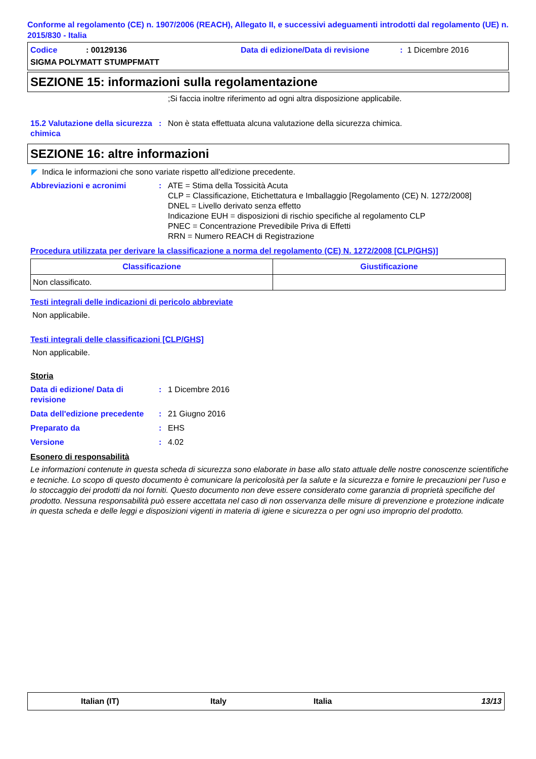Conforme al regolamento (CE) n. 1907/2006 (REACH), Allegato II, e successivi adeguamenti introdotti dal regolamento (UE) n. 2015/830 - Italia
Codice: 00129136 Data di edizione/Data di revisione: 1 Dicembre 2016
SIGMA POLYMATT STUMPFMATT
SEZIONE 15: informazioni sulla regolamentazione
;Si faccia inoltre riferimento ad ogni altra disposizione applicabile.
15.2 Valutazione della sicurezza chimica: Non è stata effettuata alcuna valutazione della sicurezza chimica.
SEZIONE 16: altre informazioni
◤ Indica le informazioni che sono variate rispetto all'edizione precedente.
Abbreviazioni e acronimi: ATE = Stima della Tossicità Acuta
CLP = Classificazione, Etichettatura e Imballaggio [Regolamento (CE) N. 1272/2008]
DNEL = Livello derivato senza effetto
Indicazione EUH = disposizioni di rischio specifiche al regolamento CLP
PNEC = Concentrazione Prevedibile Priva di Effetti
RRN = Numero REACH di Registrazione
Procedura utilizzata per derivare la classificazione a norma del regolamento (CE) N. 1272/2008 [CLP/GHS)]
| Classificazione | Giustificazione |
| --- | --- |
| Non classificato. | |
Testi integrali delle indicazioni di pericolo abbreviate
Non applicabile.
Testi integrali delle classificazioni [CLP/GHS]
Non applicabile.
Storia
Data di edizione/ Data di revisione: 1 Dicembre 2016
Data dell'edizione precedente: 21 Giugno 2016
Preparato da: EHS
Versione: 4.02
Esonero di responsabilità
Le informazioni contenute in questa scheda di sicurezza sono elaborate in base allo stato attuale delle nostre conoscenze scientifiche e tecniche. Lo scopo di questo documento è comunicare la pericolosità per la salute e la sicurezza e fornire le precauzioni per l’uso e lo stoccaggio dei prodotti da noi forniti. Questo documento non deve essere considerato come garanzia di proprietà specifiche del prodotto. Nessuna responsabilità può essere accettata nel caso di non osservanza delle misure di prevenzione e protezione indicate in questa scheda e delle leggi e disposizioni vigenti in materia di igiene e sicurezza o per ogni uso improprio del prodotto.
Italian (IT) Italy Italia 13/13